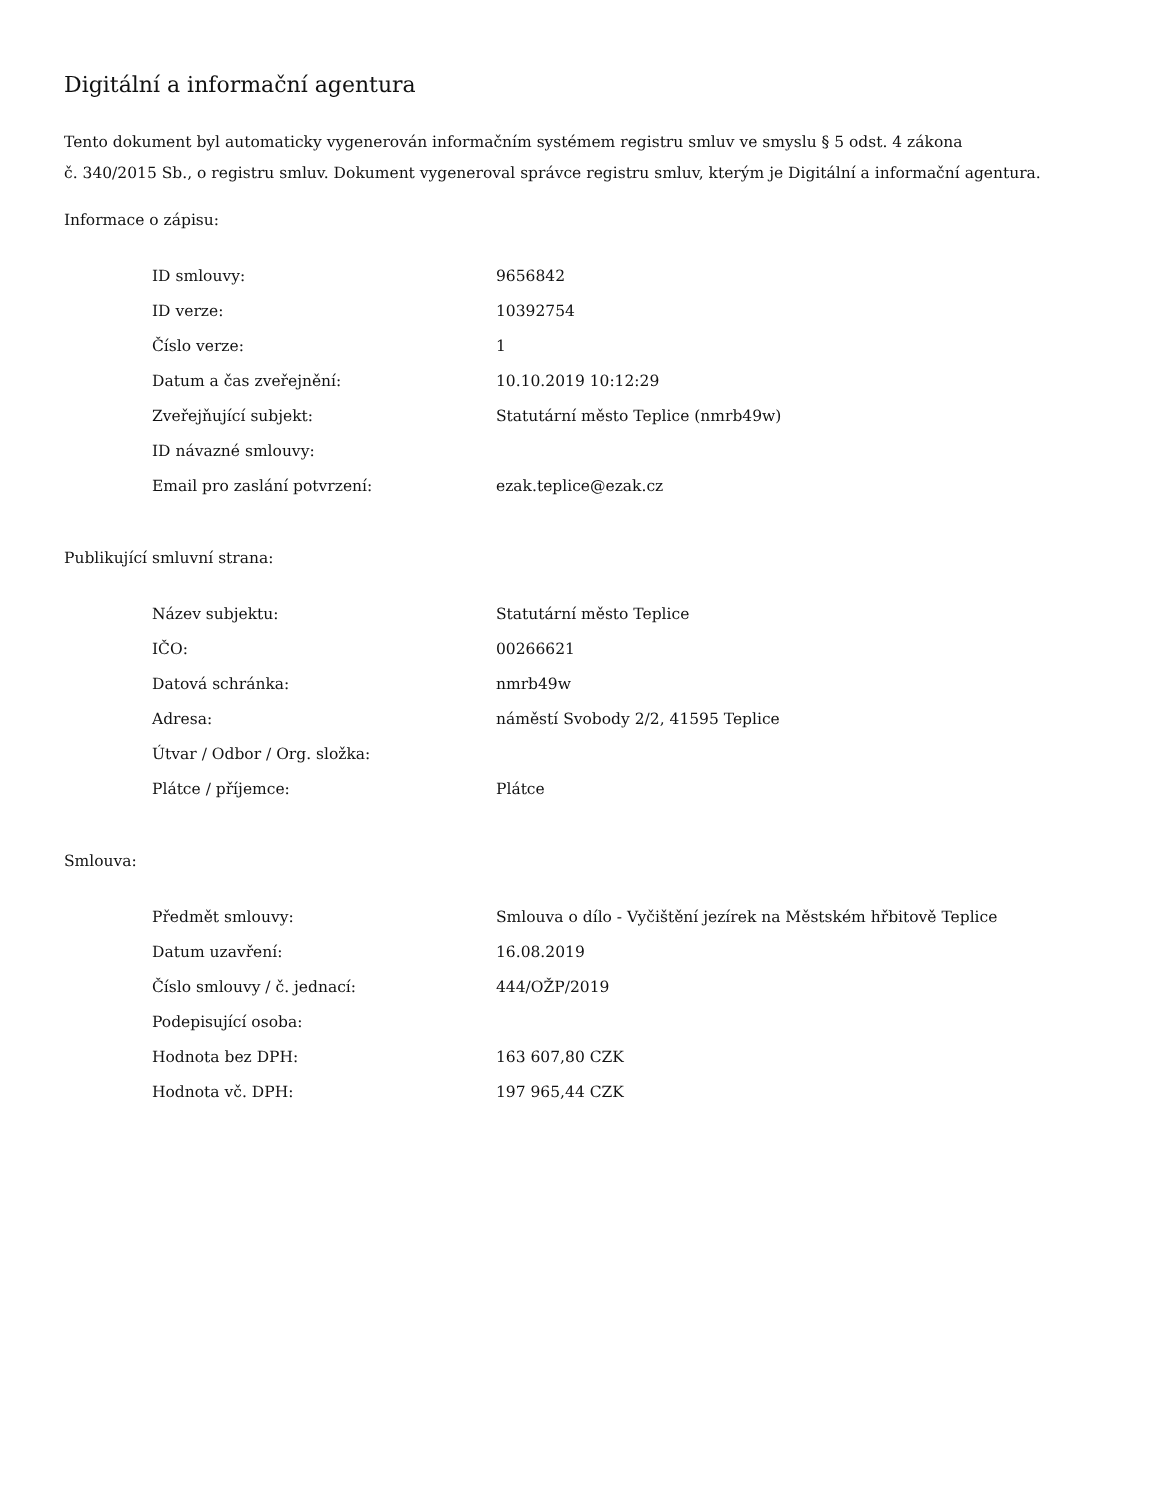Digitální a informační agentura
Tento dokument byl automaticky vygenerován informačním systémem registru smluv ve smyslu § 5 odst. 4 zákona
č. 340/2015 Sb., o registru smluv. Dokument vygeneroval správce registru smluv, kterým je Digitální a informační agentura.
Informace o zápisu:
| ID smlouvy: | 9656842 |
| ID verze: | 10392754 |
| Číslo verze: | 1 |
| Datum a čas zveřejnění: | 10.10.2019 10:12:29 |
| Zveřejňující subjekt: | Statutární město Teplice (nmrb49w) |
| ID návazné smlouvy: | |
| Email pro zaslání potvrzení: | ezak.teplice@ezak.cz |
Publikující smluvní strana:
| Název subjektu: | Statutární město Teplice |
| IČO: | 00266621 |
| Datová schránka: | nmrb49w |
| Adresa: | náměstí Svobody 2/2, 41595 Teplice |
| Útvar / Odbor / Org. složka: | |
| Plátce / příjemce: | Plátce |
Smlouva:
| Předmět smlouvy: | Smlouva o dílo - Vyčištění jezírek na Městském hřbitově Teplice |
| Datum uzavření: | 16.08.2019 |
| Číslo smlouvy / č. jednací: | 444/OŽP/2019 |
| Podepisující osoba: | |
| Hodnota bez DPH: | 163 607,80 CZK |
| Hodnota vč. DPH: | 197 965,44 CZK |